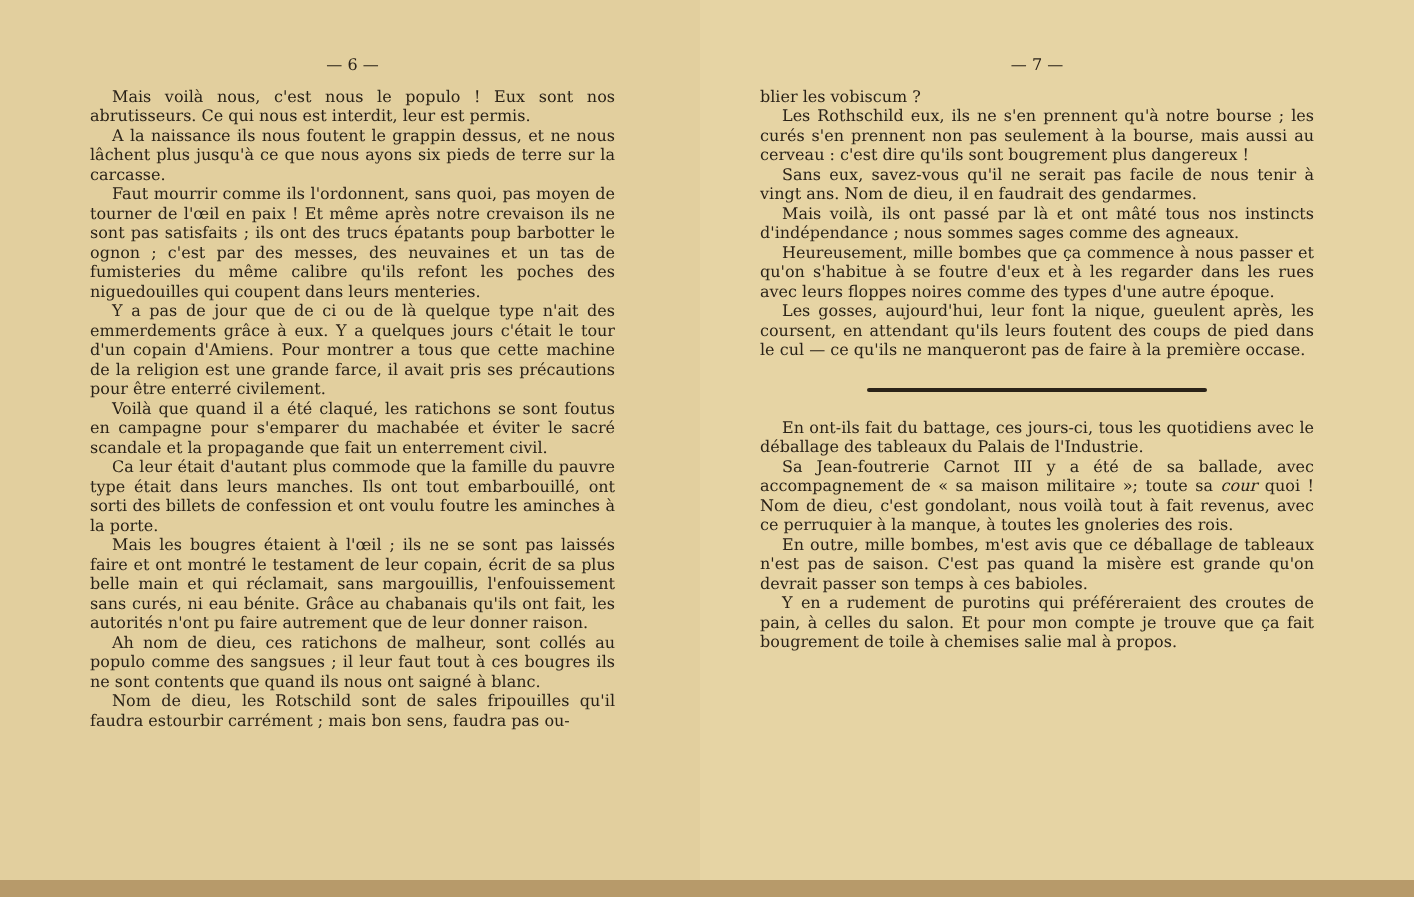— 6 —
Mais voilà nous, c'est nous le populo ! Eux sont nos abrutisseurs. Ce qui nous est interdit, leur est permis.
A la naissance ils nous foutent le grappin dessus, et ne nous lâchent plus jusqu'à ce que nous ayons six pieds de terre sur la carcasse.
Faut mourrir comme ils l'ordonnent, sans quoi, pas moyen de tourner de l'œil en paix ! Et même après notre crevaison ils ne sont pas satisfaits ; ils ont des trucs épatants poup barbotter le ognon ; c'est par des messes, des neuvaines et un tas de fumisteries du même calibre qu'ils refont les poches des niguedouilles qui coupent dans leurs menteries.
Y a pas de jour que de ci ou de là quelque type n'ait des emmerdements grâce à eux. Y a quelques jours c'était le tour d'un copain d'Amiens. Pour montrer a tous que cette machine de la religion est une grande farce, il avait pris ses précautions pour être enterré civilement.
Voilà que quand il a été claqué, les ratichons se sont foutus en campagne pour s'emparer du machabée et éviter le sacré scandale et la propagande que fait un enterrement civil.
Ca leur était d'autant plus commode que la famille du pauvre type était dans leurs manches. Ils ont tout embarbouillé, ont sorti des billets de confession et ont voulu foutre les aminches à la porte.
Mais les bougres étaient à l'œil ; ils ne se sont pas laissés faire et ont montré le testament de leur copain, écrit de sa plus belle main et qui réclamait, sans margouillis, l'enfouissement sans curés, ni eau bénite. Grâce au chabanais qu'ils ont fait, les autorités n'ont pu faire autrement que de leur donner raison.
Ah nom de dieu, ces ratichons de malheur, sont collés au populo comme des sangsues ; il leur faut tout à ces bougres ils ne sont contents que quand ils nous ont saigné à blanc.
Nom de dieu, les Rotschild sont de sales fripouilles qu'il faudra estourbir carrément ; mais bon sens, faudra pas ou-
— 7 —
blier les vobiscum ?
Les Rothschild eux, ils ne s'en prennent qu'à notre bourse ; les curés s'en prennent non pas seulement à la bourse, mais aussi au cerveau : c'est dire qu'ils sont bougrement plus dangereux !
Sans eux, savez-vous qu'il ne serait pas facile de nous tenir à vingt ans. Nom de dieu, il en faudrait des gendarmes.
Mais voilà, ils ont passé par là et ont mâté tous nos instincts d'indépendance ; nous sommes sages comme des agneaux.
Heureusement, mille bombes que ça commence à nous passer et qu'on s'habitue à se foutre d'eux et à les regarder dans les rues avec leurs floppes noires comme des types d'une autre époque.
Les gosses, aujourd'hui, leur font la nique, gueulent après, les coursent, en attendant qu'ils leurs foutent des coups de pied dans le cul — ce qu'ils ne manqueront pas de faire à la première occase.
En ont-ils fait du battage, ces jours-ci, tous les quotidiens avec le déballage des tableaux du Palais de l'Industrie.
Sa Jean-foutrerie Carnot III y a été de sa ballade, avec accompagnement de « sa maison militaire »; toute sa cour quoi ! Nom de dieu, c'est gondolant, nous voilà tout à fait revenus, avec ce perruquier à la manque, à toutes les gnoleries des rois.
En outre, mille bombes, m'est avis que ce déballage de tableaux n'est pas de saison. C'est pas quand la misère est grande qu'on devrait passer son temps à ces babioles.
Y en a rudement de purotins qui préféreraient des croutes de pain, à celles du salon. Et pour mon compte je trouve que ça fait bougrement de toile à chemises salie mal à propos.